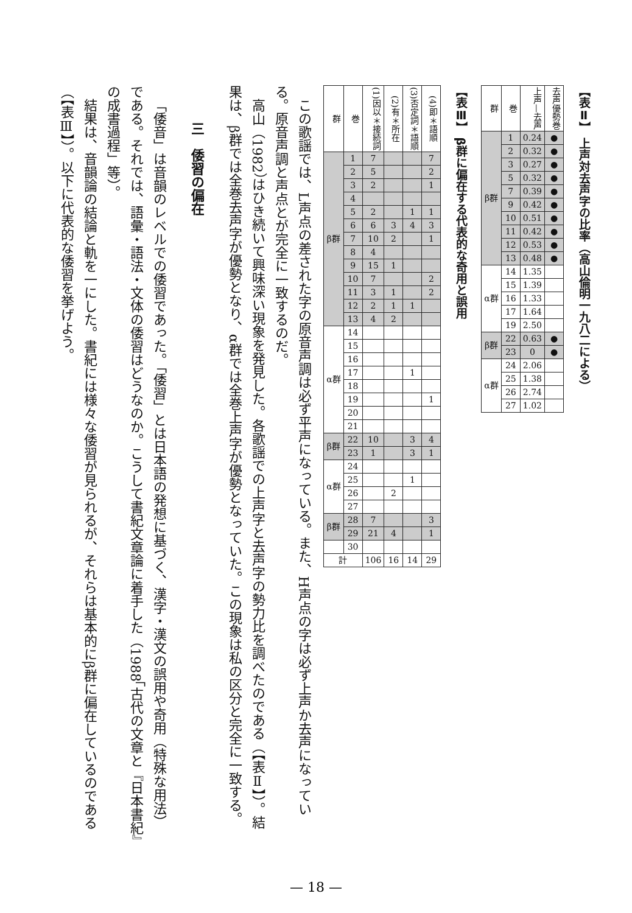【表Ⅱ】 上声対去声字の比率（高山倫明一九八二による）
| 群 | 巻 | 上声—去声 | 去声優勢巻 |
| --- | --- | --- | --- |
| β群 | 1 | 0.24 | ● |
| | 2 | 0.32 | ● |
| | 3 | 0.27 | ● |
| | 5 | 0.32 | ● |
| | 7 | 0.39 | ● |
| | 9 | 0.42 | ● |
| | 10 | 0.51 | ● |
| | 11 | 0.42 | ● |
| | 12 | 0.53 | ● |
| | 13 | 0.48 | ● |
| α群 | 14 | 1.35 | |
| | 15 | 1.39 | |
| | 16 | 1.33 | |
| | 17 | 1.64 | |
| | 19 | 2.50 | |
| β群 | 22 | 0.63 | ● |
| | 23 | 0 | ● |
| α群 | 24 | 2.06 | |
| | 25 | 1.38 | |
| | 26 | 2.74 | |
| | 27 | 1.02 | |
【表Ⅲ】 β群に偏在する代表的な奇用と誤用
| 群 | 巻 | (1)因以＊接続詞 | (2)有＊所在 | (3)否定詞＊語順 | (4)即＊語順 |
| --- | --- | --- | --- | --- | --- |
| β群 | 1 | 7 | | | 7 |
| | 2 | 5 | | | 2 |
| | 3 | 2 | | | 1 |
| | 4 | | | | |
| | 5 | 2 | | 1 | 1 |
| | 6 | 6 | 3 | 4 | 3 |
| | 7 | 10 | 2 | | 1 |
| | 8 | 4 | | | |
| | 9 | 15 | 1 | | |
| | 10 | 7 | | | 2 |
| | 11 | 3 | 1 | | 2 |
| | 12 | 2 | 1 | 1 | |
| | 13 | 4 | 2 | | |
| α群 | 14 | | | | |
| | 15 | | | | |
| | 16 | | | | |
| | 17 | | | 1 | |
| | 18 | | | | |
| | 19 | | | | 1 |
| | 20 | | | | |
| | 21 | | | | |
| β群 | 22 | 10 | | 3 | 4 |
| | 23 | 1 | | 3 | 1 |
| α群 | 24 | | | | |
| | 25 | | | 1 | |
| | 26 | | 2 | | |
| | 27 | | | | |
| β群 | 28 | 7 | | | 3 |
| | 29 | 21 | 4 | | 1 |
| | 30 | | | | |
| 計 | | 106 | 16 | 14 | 29 |
この歌謡では、L声点の差された字の原音声調は必ず平声になっている。また、H声点の字は必ず上声か去声になっている。原音声調と声点とが完全に一致するのだ。
高山（1982）はひき続いて興味深い現象を発見した。各歌謡での上声字と去声字の勢力比を調べたのである（【表Ⅱ】）。結果は、β群では全巻去声字が優勢となり、α群では全巻上声字が優勢となっていた。この現象は私の区分と完全に一致する。
三　倭習の偏在
「倭音」は音韻のレベルでの倭習であった。「倭習」とは日本語の発想に基づく、漢字・漢文の誤用や奇用（特殊な用法）である。それでは、語彙・語法・文体の倭習はどうなのか。こうして書紀文章論に着手した（1988「古代の文章と『日本書紀』の成書過程」等）。
結果は、音韻論の結論と軌を一にした。書紀には様々な倭習が見られるが、それらは基本的にβ群に偏在しているのである（【表Ⅲ】）。以下に代表的な倭習を挙げよう。
— 18 —